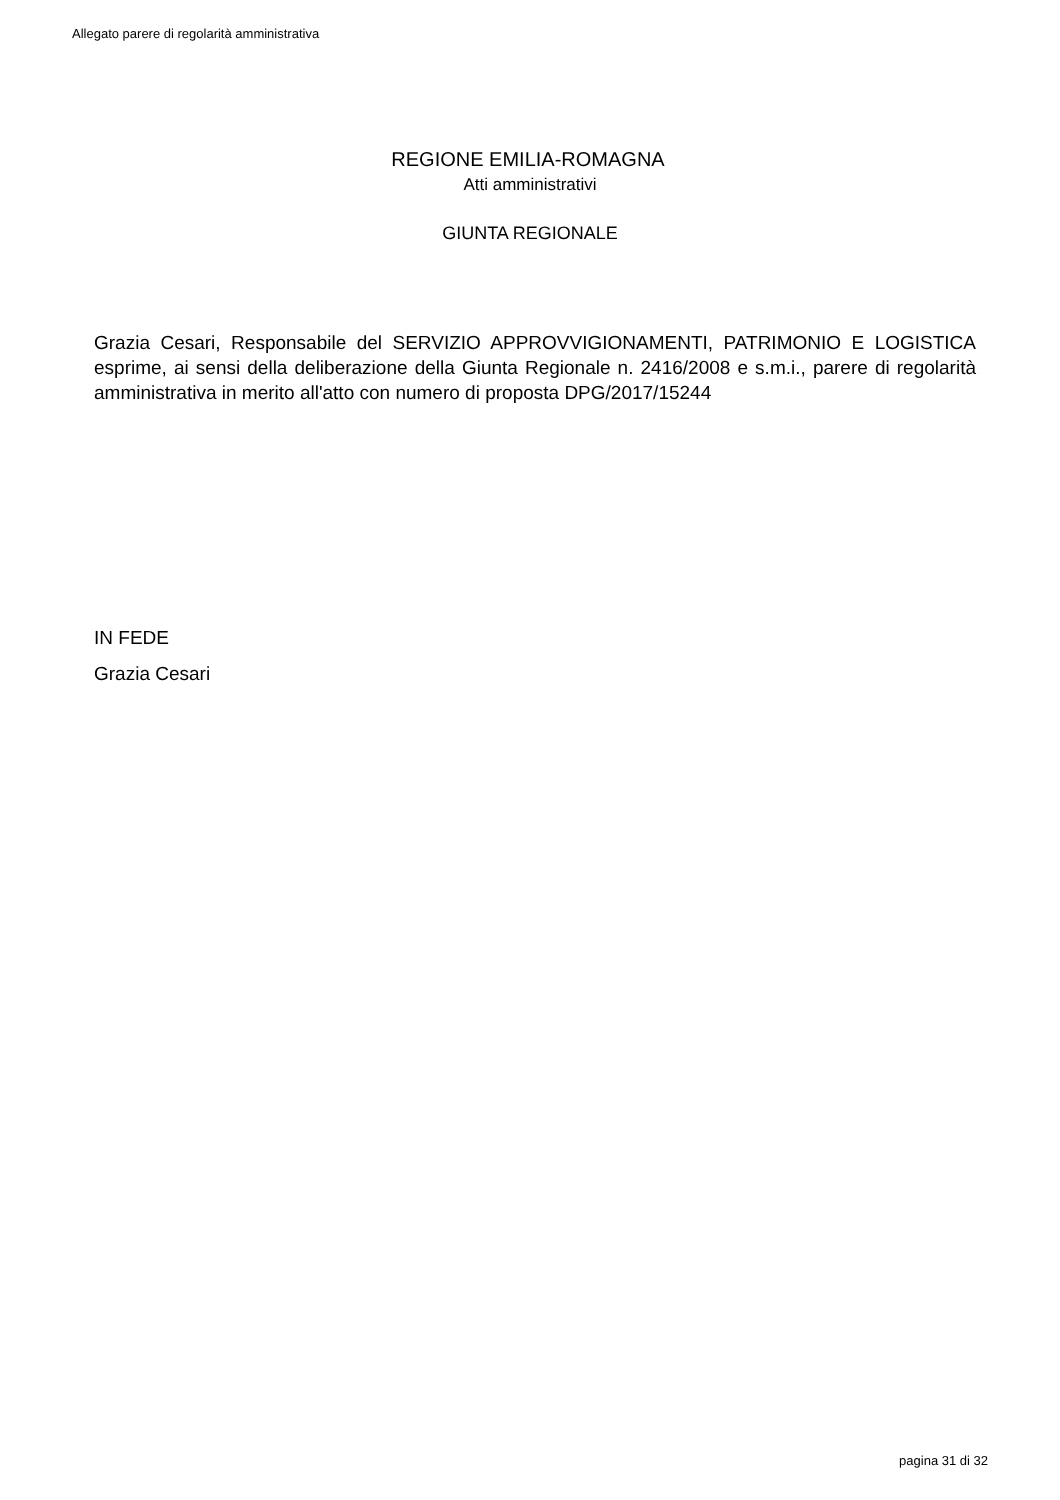Allegato parere di regolarità amministrativa
REGIONE EMILIA-ROMAGNA
Atti amministrativi
GIUNTA REGIONALE
Grazia Cesari, Responsabile del SERVIZIO APPROVVIGIONAMENTI, PATRIMONIO E LOGISTICA esprime, ai sensi della deliberazione della Giunta Regionale n. 2416/2008 e s.m.i., parere di regolarità amministrativa in merito all'atto con numero di proposta DPG/2017/15244
IN FEDE
Grazia Cesari
pagina 31 di 32